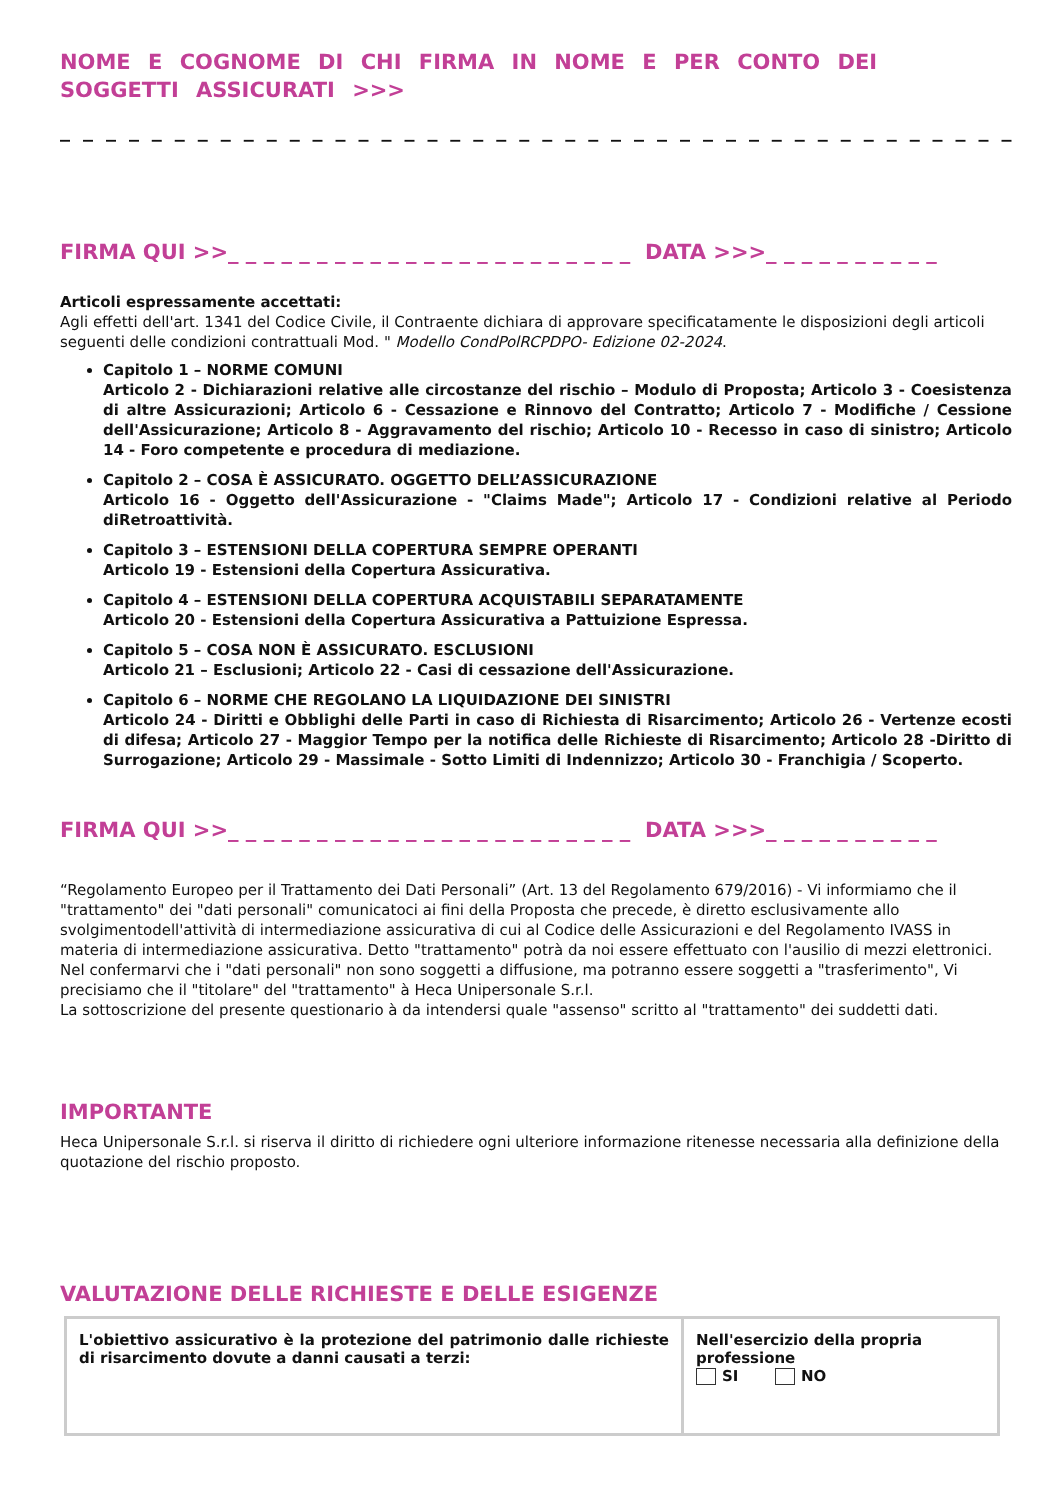NOME E COGNOME DI CHI FIRMA IN NOME E PER CONTO DEI SOGGETTI ASSICURATI >>>
_ _ _ _ _ _ _ _ _ _ _ _ _ _ _ _ _ _ _ _ _ _ _ _ _ _ _ _ _ _ _ _ _ _ _ _ _ _ _ _ _ _ _
FIRMA QUI >>_ _ _ _ _ _ _ _ _ _ _ _ _ _ _ _ _ _ _ _ _ _ _ DATA >>>_ _ _ _ _ _ _ _ _ _
Articoli espressamente accettati:
Agli effetti dell'art. 1341 del Codice Civile, il Contraente dichiara di approvare specificatamente le disposizioni degli articoli seguenti delle condizioni contrattuali Mod. " Modello CondPolRCPDPO- Edizione 02-2024.
Capitolo 1 – NORME COMUNI
Articolo 2 - Dichiarazioni relative alle circostanze del rischio – Modulo di Proposta; Articolo 3 - Coesistenza di altre Assicurazioni; Articolo 6 - Cessazione e Rinnovo del Contratto; Articolo 7 - Modifiche / Cessione dell'Assicurazione; Articolo 8 - Aggravamento del rischio; Articolo 10 - Recesso in caso di sinistro; Articolo 14 - Foro competente e procedura di mediazione.
Capitolo 2 – COSA È ASSICURATO. OGGETTO DELL’ASSICURAZIONE
Articolo 16 - Oggetto dell'Assicurazione - "Claims Made"; Articolo 17 - Condizioni relative al Periodo diRetroattività.
Capitolo 3 – ESTENSIONI DELLA COPERTURA SEMPRE OPERANTI
Articolo 19 - Estensioni della Copertura Assicurativa.
Capitolo 4 – ESTENSIONI DELLA COPERTURA ACQUISTABILI SEPARATAMENTE
Articolo 20 - Estensioni della Copertura Assicurativa a Pattuizione Espressa.
Capitolo 5 – COSA NON È ASSICURATO. ESCLUSIONI
Articolo 21 – Esclusioni; Articolo 22 - Casi di cessazione dell'Assicurazione.
Capitolo 6 – NORME CHE REGOLANO LA LIQUIDAZIONE DEI SINISTRI
Articolo 24 - Diritti e Obblighi delle Parti in caso di Richiesta di Risarcimento; Articolo 26 - Vertenze ecosti di difesa; Articolo 27 - Maggior Tempo per la notifica delle Richieste di Risarcimento; Articolo 28 -Diritto di Surrogazione; Articolo 29 - Massimale - Sotto Limiti di Indennizzo; Articolo 30 - Franchigia / Scoperto.
FIRMA QUI >>_ _ _ _ _ _ _ _ _ _ _ _ _ _ _ _ _ _ _ _ _ _ _ DATA >>>_ _ _ _ _ _ _ _ _ _
“Regolamento Europeo per il Trattamento dei Dati Personali” (Art. 13 del Regolamento 679/2016) - Vi informiamo che il "trattamento" dei "dati personali" comunicatoci ai fini della Proposta che precede, è diretto esclusivamente allo svolgimentodell'attività di intermediazione assicurativa di cui al Codice delle Assicurazioni e del Regolamento IVASS in materia di intermediazione assicurativa. Detto "trattamento" potrà da noi essere effettuato con l'ausilio di mezzi elettronici.
Nel confermarvi che i "dati personali" non sono soggetti a diffusione, ma potranno essere soggetti a "trasferimento", Vi precisiamo che il "titolare" del "trattamento" à Heca Unipersonale S.r.l.
La sottoscrizione del presente questionario à da intendersi quale "assenso" scritto al "trattamento" dei suddetti dati.
IMPORTANTE
Heca Unipersonale S.r.l. si riserva il diritto di richiedere ogni ulteriore informazione ritenesse necessaria alla definizione della quotazione del rischio proposto.
VALUTAZIONE DELLE RICHIESTE E DELLE ESIGENZE
| L'obiettivo assicurativo è la protezione del patrimonio dalle richieste di risarcimento dovute a danni causati a terzi: | Nell'esercizio della propria professione SI NO |